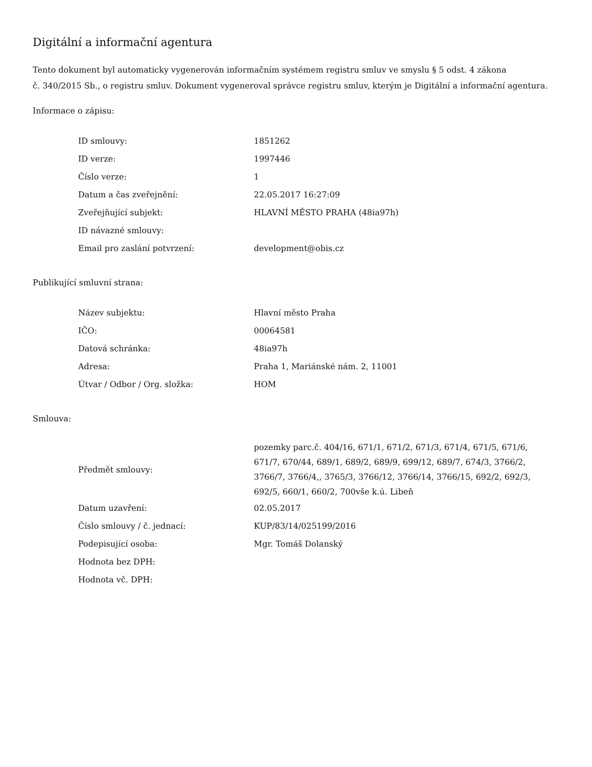Digitální a informační agentura
Tento dokument byl automaticky vygenerován informačním systémem registru smluv ve smyslu § 5 odst. 4 zákona
č. 340/2015 Sb., o registru smluv. Dokument vygeneroval správce registru smluv, kterým je Digitální a informační agentura.
Informace o zápisu:
| ID smlouvy: | 1851262 |
| ID verze: | 1997446 |
| Číslo verze: | 1 |
| Datum a čas zveřejnění: | 22.05.2017 16:27:09 |
| Zveřejňující subjekt: | HLAVNÍ MĚSTO PRAHA (48ia97h) |
| ID návazné smlouvy: | |
| Email pro zaslání potvrzení: | development@obis.cz |
Publikující smluvní strana:
| Název subjektu: | Hlavní město Praha |
| IČO: | 00064581 |
| Datová schránka: | 48ia97h |
| Adresa: | Praha 1, Mariánské nám. 2, 11001 |
| Útvar / Odbor / Org. složka: | HOM |
Smlouva:
| Předmět smlouvy: | pozemky parc.č. 404/16, 671/1, 671/2, 671/3, 671/4, 671/5, 671/6, 671/7, 670/44, 689/1, 689/2, 689/9, 699/12, 689/7, 674/3, 3766/2, 3766/7, 3766/4,, 3765/3, 3766/12, 3766/14, 3766/15, 692/2, 692/3, 692/5, 660/1, 660/2, 700vše k.ú. Libeň |
| Datum uzavření: | 02.05.2017 |
| Číslo smlouvy / č. jednací: | KUP/83/14/025199/2016 |
| Podepisující osoba: | Mgr. Tomáš Dolanský |
| Hodnota bez DPH: | |
| Hodnota vč. DPH: | |